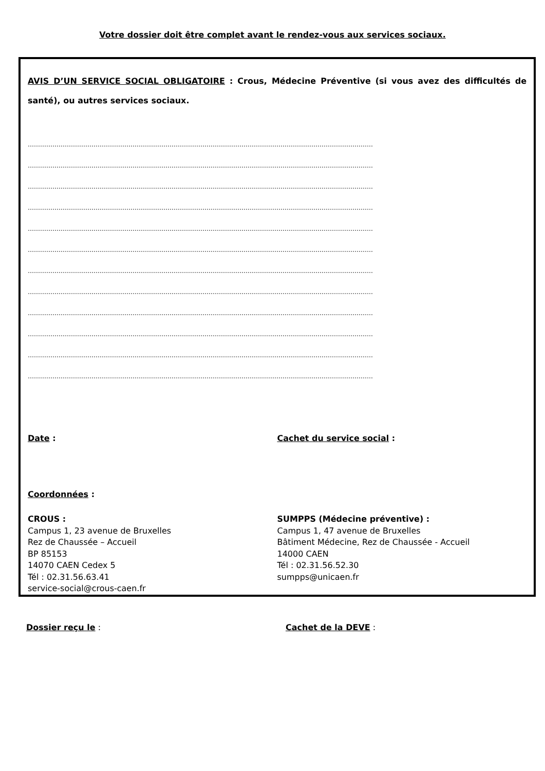Votre dossier doit être complet avant le rendez-vous aux services sociaux.
AVIS D’UN SERVICE SOCIAL OBLIGATOIRE : Crous, Médecine Préventive (si vous avez des difficultés de santé), ou autres services sociaux.
……………………………………………………………………………………………………………………………………………………
……………………………………………………………………………………………………………………………………………………
……………………………………………………………………………………………………………………………………………………
……………………………………………………………………………………………………………………………………………………
……………………………………………………………………………………………………………………………………………………
……………………………………………………………………………………………………………………………………………………
……………………………………………………………………………………………………………………………………………………
……………………………………………………………………………………………………………………………………………………
……………………………………………………………………………………………………………………………………………………
……………………………………………………………………………………………………………………………………………………
……………………………………………………………………………………………………………………………………………………
……………………………………………………………………………………………………………………………………………………
Date : Cachet du service social :
Coordonnées :
CROUS :
Campus 1, 23 avenue de Bruxelles
Rez de Chaussée – Accueil
BP 85153
14070 CAEN Cedex 5
Tél : 02.31.56.63.41
service-social@crous-caen.fr
SUMPPS (Médecine préventive) :
Campus 1, 47 avenue de Bruxelles
Bâtiment Médecine, Rez de Chaussée - Accueil
14000 CAEN
Tél : 02.31.56.52.30
sumpps@unicaen.fr
Dossier reçu le : Cachet de la DEVE :